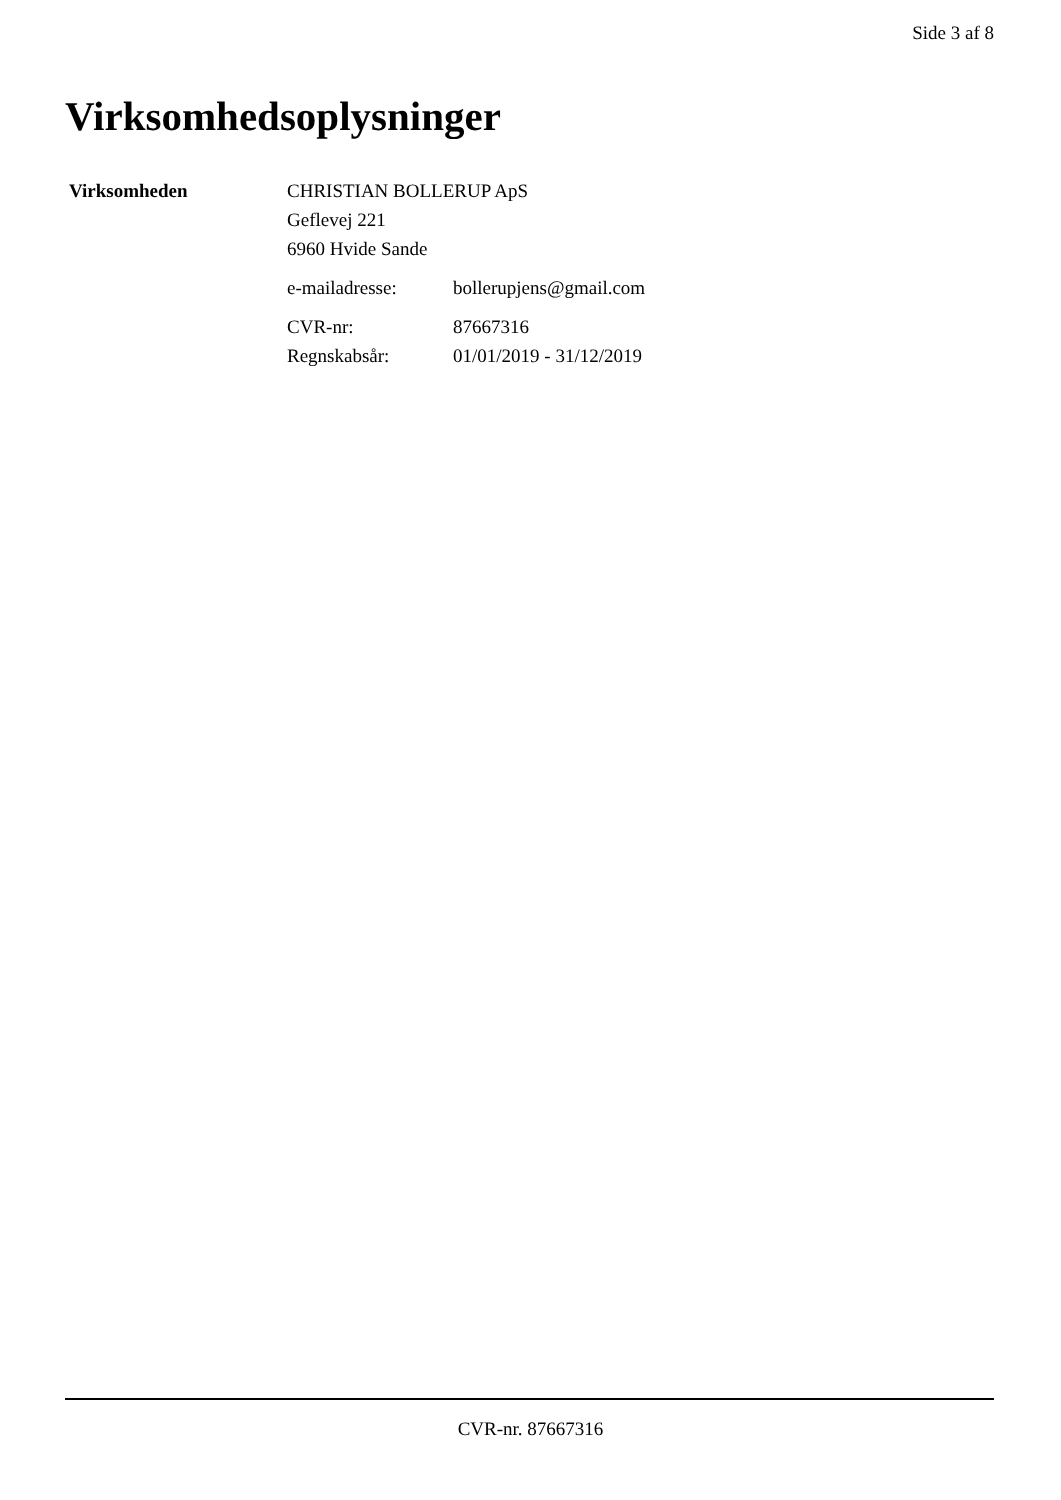Side 3 af 8
Virksomhedsoplysninger
| Virksomheden | CHRISTIAN BOLLERUP ApS Geflevej 221 6960 Hvide Sande | |
| | e-mailadresse: | bollerupjens@gmail.com |
| | CVR-nr: | 87667316 |
| | Regnskabsår: | 01/01/2019 - 31/12/2019 |
CVR-nr. 87667316